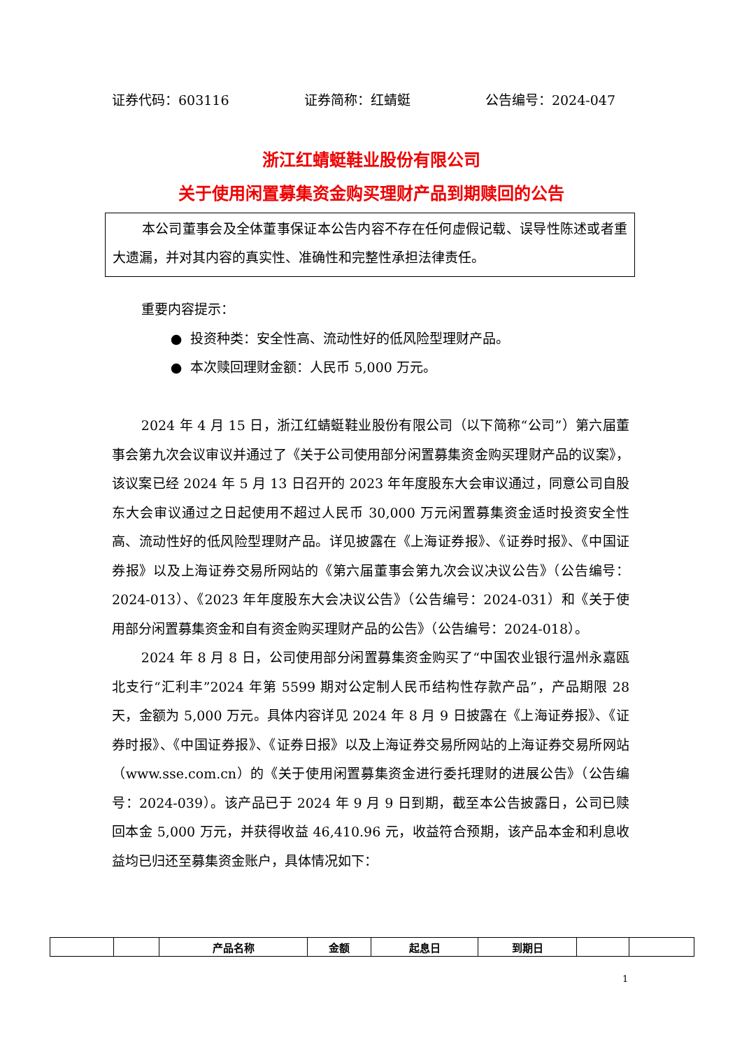证券代码：603116 证券简称：红蜻蜓 公告编号：2024-047
浙江红蜻蜓鞋业股份有限公司
关于使用闲置募集资金购买理财产品到期赎回的公告
本公司董事会及全体董事保证本公告内容不存在任何虚假记载、误导性陈述或者重大遗漏，并对其内容的真实性、准确性和完整性承担法律责任。
重要内容提示：
● 投资种类：安全性高、流动性好的低风险型理财产品。
● 本次赎回理财金额：人民币 5,000 万元。
2024 年 4 月 15 日，浙江红蜻蜓鞋业股份有限公司（以下简称“公司”）第六届董事会第九次会议审议并通过了《关于公司使用部分闲置募集资金购买理财产品的议案》，该议案已经 2024 年 5 月 13 日召开的 2023 年年度股东大会审议通过，同意公司自股东大会审议通过之日起使用不超过人民币 30,000 万元闲置募集资金适时投资安全性高、流动性好的低风险型理财产品。详见披露在《上海证券报》、《证券时报》、《中国证券报》以及上海证券交易所网站的《第六届董事会第九次会议决议公告》（公告编号：2024-013）、《2023 年年度股东大会决议公告》（公告编号：2024-031）和《关于使用部分闲置募集资金和自有资金购买理财产品的公告》（公告编号：2024-018）。
2024 年 8 月 8 日，公司使用部分闲置募集资金购买了“中国农业银行温州永嘉瓯北支行“汇利丰”2024 年第 5599 期对公定制人民币结构性存款产品”，产品期限 28 天，金额为 5,000 万元。具体内容详见 2024 年 8 月 9 日披露在《上海证券报》、《证券时报》、《中国证券报》、《证券日报》以及上海证券交易所网站的上海证券交易所网站（www.sse.com.cn）的《关于使用闲置募集资金进行委托理财的进展公告》（公告编号：2024-039）。该产品已于 2024 年 9 月 9 日到期，截至本公告披露日，公司已赎回本金 5,000 万元，并获得收益 46,410.96 元，收益符合预期，该产品本金和利息收益均已归还至募集资金账户，具体情况如下：
| | | 产品名称 | 金额 | 起息日 | 到期日 | | |
| --- | --- | --- | --- | --- | --- | --- | --- |
1